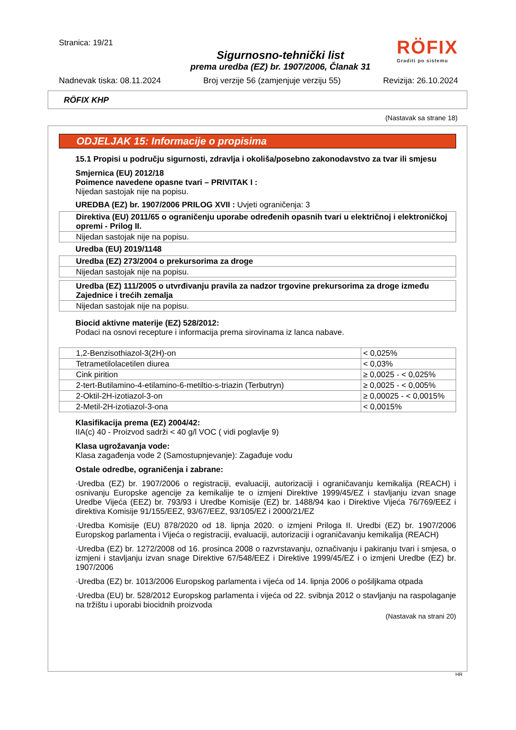Stranica: 19/21
RÖFIX
Graditi po sistemu
Sigurnosno-tehnički list
prema uredba (EZ) br. 1907/2006, Članak 31
Nadnevak tiska: 08.11.2024 Broj verzije 56 (zamjenjuje verziju 55) Revizija: 26.10.2024
RÖFIX KHP
(Nastavak sa strane 18)
ODJELJAK 15: Informacije o propisima
15.1 Propisi u području sigurnosti, zdravlja i okoliša/posebno zakonodavstvo za tvar ili smjesu
Smjernica (EU) 2012/18
Poimence navedene opasne tvari – PRIVITAK I :
Nijedan sastojak nije na popisu.
UREDBA (EZ) br. 1907/2006 PRILOG XVII : Uvjeti ograničenja: 3
| Direktiva (EU) 2011/65 o ograničenju uporabe određenih opasnih tvari u električnoj i elektroničkoj opremi - Prilog II. |
| Nijedan sastojak nije na popisu. |
Uredba (EU) 2019/1148
| Uredba (EZ) 273/2004 o prekursorima za droge |
| Nijedan sastojak nije na popisu. |
| Uredba (EZ) 111/2005 o utvrđivanju pravila za nadzor trgovine prekursorima za droge između Zajednice i trećih zemalja |
| Nijedan sastojak nije na popisu. |
Biocid aktivne materije (EZ) 528/2012:
Podaci na osnovi recepture i informacija prema sirovinama iz lanca nabave.
| 1,2-Benzisothiazol-3(2H)-on | < 0,025% |
| Tetrametilolacetilen diurea | < 0,03% |
| Cink pirition | ≥ 0,0025 - < 0,025% |
| 2-tert-Butilamino-4-etilamino-6-metiltio-s-triazin (Terbutryn) | ≥ 0,0025 - < 0,005% |
| 2-Oktil-2H-izotiazol-3-on | ≥ 0,00025 - < 0,0015% |
| 2-Metil-2H-izotiazol-3-ona | < 0,0015% |
Klasifikacija prema (EZ) 2004/42:
IIA(c) 40 - Proizvod sadrži < 40 g/l VOC ( vidi poglavlje 9)
Klasa ugrožavanja vode:
Klasa zagađenja vode 2 (Samostupnjevanje): Zagađuje vodu
Ostale odredbe, ograničenja i zabrane:
·Uredba (EZ) br. 1907/2006 o registraciji, evaluaciji, autorizaciji i ograničavanju kemikalija (REACH) i osnivanju Europske agencije za kemikalije te o izmjeni Direktive 1999/45/EZ i stavljanju izvan snage Uredbe Vijeća (EEZ) br. 793/93 i Uredbe Komisije (EZ) br. 1488/94 kao i Direktive Vijeća 76/769/EEZ i direktiva Komisije 91/155/EEZ, 93/67/EEZ, 93/105/EZ i 2000/21/EZ
·Uredba Komisije (EU) 878/2020 od 18. lipnja 2020. o izmjeni Priloga II. Uredbi (EZ) br. 1907/2006 Europskog parlamenta i Vijeća o registraciji, evaluaciji, autorizaciji i ograničavanju kemikalija (REACH)
·Uredba (EZ) br. 1272/2008 od 16. prosinca 2008 o razvrstavanju, označivanju i pakiranju tvari i smjesa, o izmjeni i stavljanju izvan snage Direktive 67/548/EEZ i Direktive 1999/45/EZ i o izmjeni Uredbe (EZ) br. 1907/2006
·Uredba (EZ) br. 1013/2006 Europskog parlamenta i vijeća od 14. lipnja 2006 o pošiljkama otpada
·Uredba (EU) br. 528/2012 Europskog parlamenta i vijeća od 22. svibnja 2012 o stavljanju na raspolaganje na tržištu i uporabi biocidnih proizvoda
(Nastavak na strani 20)
HR